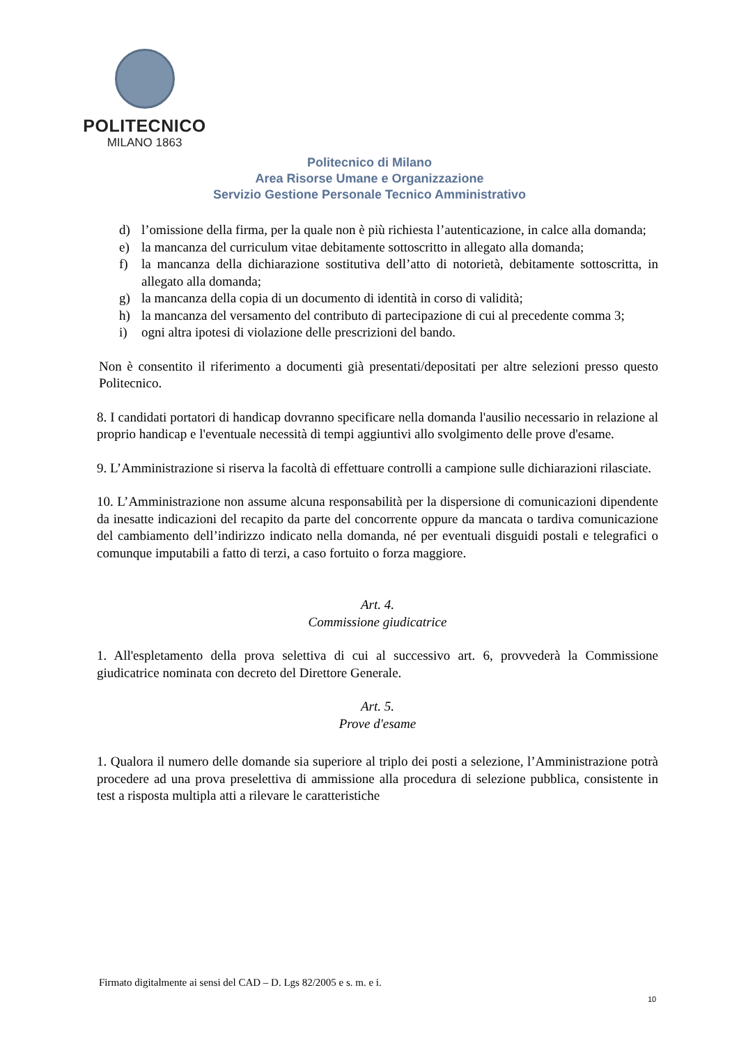POLITECNICO
MILANO 1863
Politecnico di Milano
Area Risorse Umane e Organizzazione
Servizio Gestione Personale Tecnico Amministrativo
d) l’omissione della firma, per la quale non è più richiesta l’autenticazione, in calce alla domanda;
e) la mancanza del curriculum vitae debitamente sottoscritto in allegato alla domanda;
f) la mancanza della dichiarazione sostitutiva dell’atto di notorietà, debitamente sottoscritta, in allegato alla domanda;
g) la mancanza della copia di un documento di identità in corso di validità;
h) la mancanza del versamento del contributo di partecipazione di cui al precedente comma 3;
i) ogni altra ipotesi di violazione delle prescrizioni del bando.
Non è consentito il riferimento a documenti già presentati/depositati per altre selezioni presso questo Politecnico.
8. I candidati portatori di handicap dovranno specificare nella domanda l'ausilio necessario in relazione al proprio handicap e l'eventuale necessità di tempi aggiuntivi allo svolgimento delle prove d'esame.
9. L’Amministrazione si riserva la facoltà di effettuare controlli a campione sulle dichiarazioni rilasciate.
10. L’Amministrazione non assume alcuna responsabilità per la dispersione di comunicazioni dipendente da inesatte indicazioni del recapito da parte del concorrente oppure da mancata o tardiva comunicazione del cambiamento dell’indirizzo indicato nella domanda, né per eventuali disguidi postali e telegrafici o comunque imputabili a fatto di terzi, a caso fortuito o forza maggiore.
Art. 4.
Commissione giudicatrice
1. All'espletamento della prova selettiva di cui al successivo art. 6, provvederà la Commissione giudicatrice nominata con decreto del Direttore Generale.
Art. 5.
Prove d'esame
1. Qualora il numero delle domande sia superiore al triplo dei posti a selezione, l’Amministrazione potrà procedere ad una prova preselettiva di ammissione alla procedura di selezione pubblica, consistente in test a risposta multipla atti a rilevare le caratteristiche
Firmato digitalmente ai sensi del CAD – D. Lgs 82/2005 e s. m. e i.
10